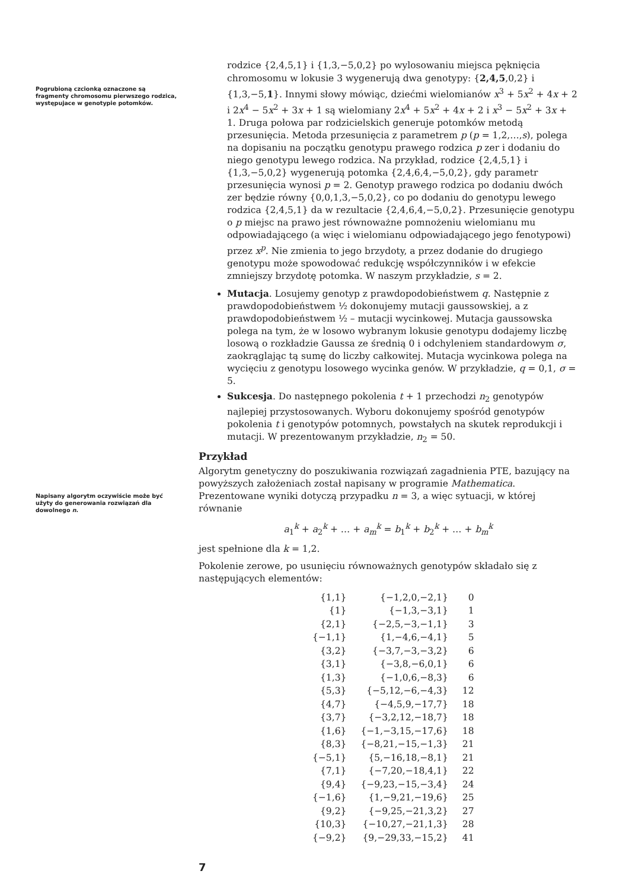Pogrubioną czcionką oznaczone są fragmenty chromosomu pierwszego rodzica, występujace w genotypie potomków.
Napisany algorytm oczywiście może być użyty do generowania rozwiązań dla dowolnego n.
rodzice {2,4,5,1} i {1,3,−5,0,2} po wylosowaniu miejsca pęknięcia chromosomu w lokusie 3 wygenerują dwa genotypy: {2,4,5,0,2} i {1,3,−5,1}. Innymi słowy mówiąc, dziećmi wielomianów x<sup>3</sup> + 5x<sup>2</sup> + 4x + 2 i 2x<sup>4</sup> − 5x<sup>2</sup> + 3x + 1 są wielomiany 2x<sup>4</sup> + 5x<sup>2</sup> + 4x + 2 i x<sup>3</sup> − 5x<sup>2</sup> + 3x + 1. Druga połowa par rodzicielskich generuje potomków metodą przesunięcia. Metoda przesunięcia z parametrem p (p = 1,2,…,s), polega na dopisaniu na początku genotypu prawego rodzica p zer i dodaniu do niego genotypu lewego rodzica. Na przykład, rodzice {2,4,5,1} i {1,3,−5,0,2} wygenerują potomka {2,4,6,4,−5,0,2}, gdy parametr przesunięcia wynosi p = 2. Genotyp prawego rodzica po dodaniu dwóch zer będzie równy {0,0,1,3,−5,0,2}, co po dodaniu do genotypu lewego rodzica {2,4,5,1} da w rezultacie {2,4,6,4,−5,0,2}. Przesunięcie genotypu o p miejsc na prawo jest równoważne pomnożeniu wielomianu mu odpowiadającego (a więc i wielomianu odpowiadającego jego fenotypowi) przez x<sup>p</sup>. Nie zmienia to jego brzydoty, a przez dodanie do drugiego genotypu może spowodować redukcję współczynników i w efekcie zmniejszy brzydotę potomka. W naszym przykładzie, s = 2.
Mutacja. Losujemy genotyp z prawdopodobieństwem q. Następnie z prawdopodobieństwem ½ dokonujemy mutacji gaussowskiej, a z prawdopodobieństwem ½ – mutacji wycinkowej. Mutacja gaussowska polega na tym, że w losowo wybranym lokusie genotypu dodajemy liczbę losową o rozkładzie Gaussa ze średnią 0 i odchyleniem standardowym σ, zaokrąglając tą sumę do liczby całkowitej. Mutacja wycinkowa polega na wycięciu z genotypu losowego wycinka genów. W przykładzie, q = 0,1, σ = 5.
Sukcesja. Do następnego pokolenia t + 1 przechodzi n<sub>2</sub> genotypów najlepiej przystosowanych. Wyboru dokonujemy spośród genotypów pokolenia t i genotypów potomnych, powstałych na skutek reprodukcji i mutacji. W prezentowanym przykładzie, n<sub>2</sub> = 50.
Przykład
Algorytm genetyczny do poszukiwania rozwiązań zagadnienia PTE, bazujący na powyższych założeniach został napisany w programie Mathematica. Prezentowane wyniki dotyczą przypadku n = 3, a więc sytuacji, w której równanie
a<sub>1</sub><sup>k</sup> + a<sub>2</sub><sup>k</sup> + … + a<sub>m</sub><sup>k</sup> = b<sub>1</sub><sup>k</sup> + b<sub>2</sub><sup>k</sup> + … + b<sub>m</sub><sup>k</sup>
jest spełnione dla k = 1,2.
Pokolenie zerowe, po usunięciu równoważnych genotypów składało się z następujących elementów:
| {1,1} | {−1,2,0,−2,1} | 0 |
| {1} | {−1,3,−3,1} | 1 |
| {2,1} | {−2,5,−3,−1,1} | 3 |
| {−1,1} | {1,−4,6,−4,1} | 5 |
| {3,2} | {−3,7,−3,−3,2} | 6 |
| {3,1} | {−3,8,−6,0,1} | 6 |
| {1,3} | {−1,0,6,−8,3} | 6 |
| {5,3} | {−5,12,−6,−4,3} | 12 |
| {4,7} | {−4,5,9,−17,7} | 18 |
| {3,7} | {−3,2,12,−18,7} | 18 |
| {1,6} | {−1,−3,15,−17,6} | 18 |
| {8,3} | {−8,21,−15,−1,3} | 21 |
| {−5,1} | {5,−16,18,−8,1} | 21 |
| {7,1} | {−7,20,−18,4,1} | 22 |
| {9,4} | {−9,23,−15,−3,4} | 24 |
| {−1,6} | {1,−9,21,−19,6} | 25 |
| {9,2} | {−9,25,−21,3,2} | 27 |
| {10,3} | {−10,27,−21,1,3} | 28 |
| {−9,2} | {9,−29,33,−15,2} | 41 |
7